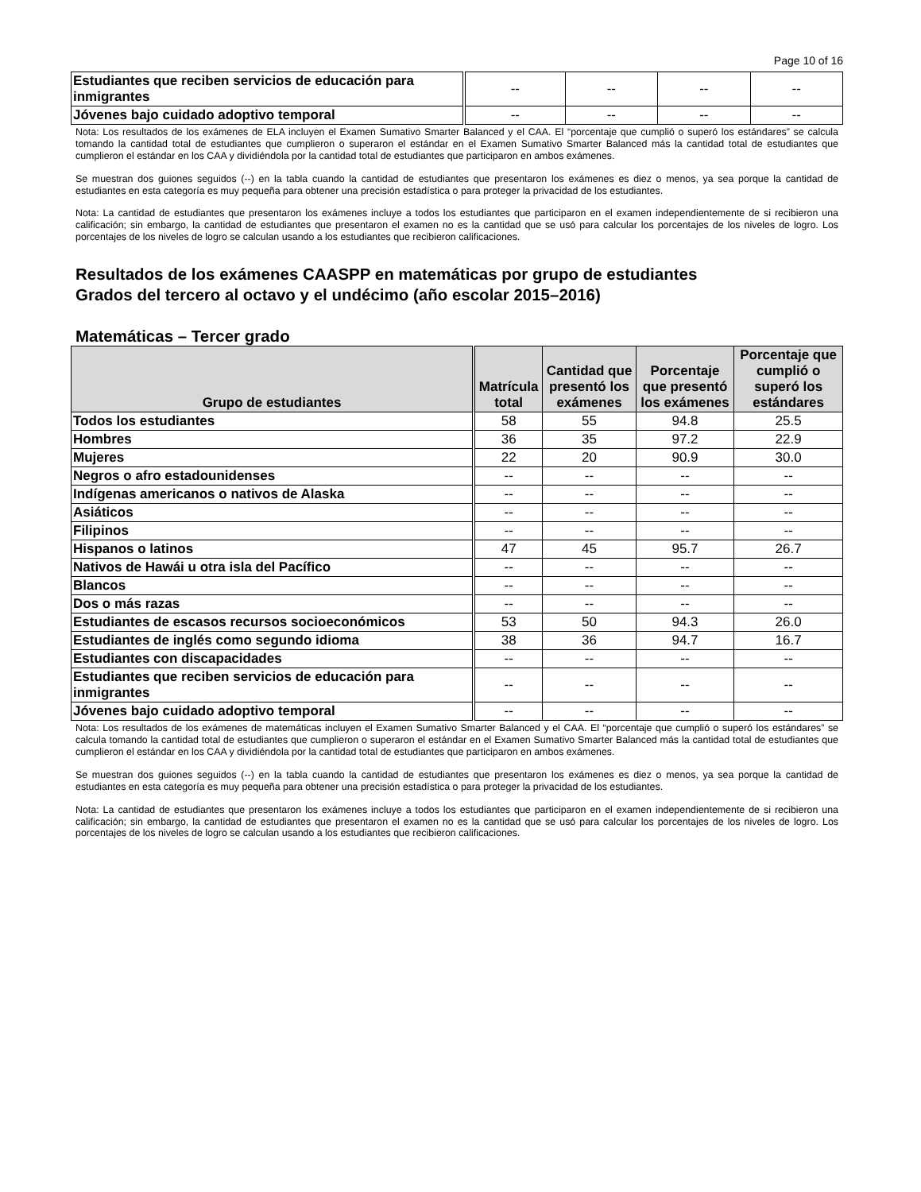Page 10 of 16
| Estudiantes que reciben servicios de educación para inmigrantes | -- | -- | -- | -- |
| Jóvenes bajo cuidado adoptivo temporal | -- | -- | -- | -- |
Nota: Los resultados de los exámenes de ELA incluyen el Examen Sumativo Smarter Balanced y el CAA. El “porcentaje que cumplió o superó los estándares” se calcula tomando la cantidad total de estudiantes que cumplieron o superaron el estándar en el Examen Sumativo Smarter Balanced más la cantidad total de estudiantes que cumplieron el estándar en los CAA y dividiéndola por la cantidad total de estudiantes que participaron en ambos exámenes.
Se muestran dos guiones seguidos (--) en la tabla cuando la cantidad de estudiantes que presentaron los exámenes es diez o menos, ya sea porque la cantidad de estudiantes en esta categoría es muy pequeña para obtener una precisión estadística o para proteger la privacidad de los estudiantes.
Nota: La cantidad de estudiantes que presentaron los exámenes incluye a todos los estudiantes que participaron en el examen independientemente de si recibieron una calificación; sin embargo, la cantidad de estudiantes que presentaron el examen no es la cantidad que se usó para calcular los porcentajes de los niveles de logro. Los porcentajes de los niveles de logro se calculan usando a los estudiantes que recibieron calificaciones.
Resultados de los exámenes CAASPP en matemáticas por grupo de estudiantes
Grados del tercero al octavo y el undécimo (año escolar 2015–2016)
Matemáticas – Tercer grado
| Grupo de estudiantes | Matrícula total | Cantidad que presentó los exámenes | Porcentaje que presentó los exámenes | Porcentaje que cumplió o superó los estándares |
| --- | --- | --- | --- | --- |
| Todos los estudiantes | 58 | 55 | 94.8 | 25.5 |
| Hombres | 36 | 35 | 97.2 | 22.9 |
| Mujeres | 22 | 20 | 90.9 | 30.0 |
| Negros o afro estadounidenses | -- | -- | -- | -- |
| Indígenas americanos o nativos de Alaska | -- | -- | -- | -- |
| Asiáticos | -- | -- | -- | -- |
| Filipinos | -- | -- | -- | -- |
| Hispanos o latinos | 47 | 45 | 95.7 | 26.7 |
| Nativos de Hawái u otra isla del Pacífico | -- | -- | -- | -- |
| Blancos | -- | -- | -- | -- |
| Dos o más razas | -- | -- | -- | -- |
| Estudiantes de escasos recursos socioeconómicos | 53 | 50 | 94.3 | 26.0 |
| Estudiantes de inglés como segundo idioma | 38 | 36 | 94.7 | 16.7 |
| Estudiantes con discapacidades | -- | -- | -- | -- |
| Estudiantes que reciben servicios de educación para inmigrantes | -- | -- | -- | -- |
| Jóvenes bajo cuidado adoptivo temporal | -- | -- | -- | -- |
Nota: Los resultados de los exámenes de matemáticas incluyen el Examen Sumativo Smarter Balanced y el CAA. El “porcentaje que cumplió o superó los estándares” se calcula tomando la cantidad total de estudiantes que cumplieron o superaron el estándar en el Examen Sumativo Smarter Balanced más la cantidad total de estudiantes que cumplieron el estándar en los CAA y dividiéndola por la cantidad total de estudiantes que participaron en ambos exámenes.
Se muestran dos guiones seguidos (--) en la tabla cuando la cantidad de estudiantes que presentaron los exámenes es diez o menos, ya sea porque la cantidad de estudiantes en esta categoría es muy pequeña para obtener una precisión estadística o para proteger la privacidad de los estudiantes.
Nota: La cantidad de estudiantes que presentaron los exámenes incluye a todos los estudiantes que participaron en el examen independientemente de si recibieron una calificación; sin embargo, la cantidad de estudiantes que presentaron el examen no es la cantidad que se usó para calcular los porcentajes de los niveles de logro. Los porcentajes de los niveles de logro se calculan usando a los estudiantes que recibieron calificaciones.